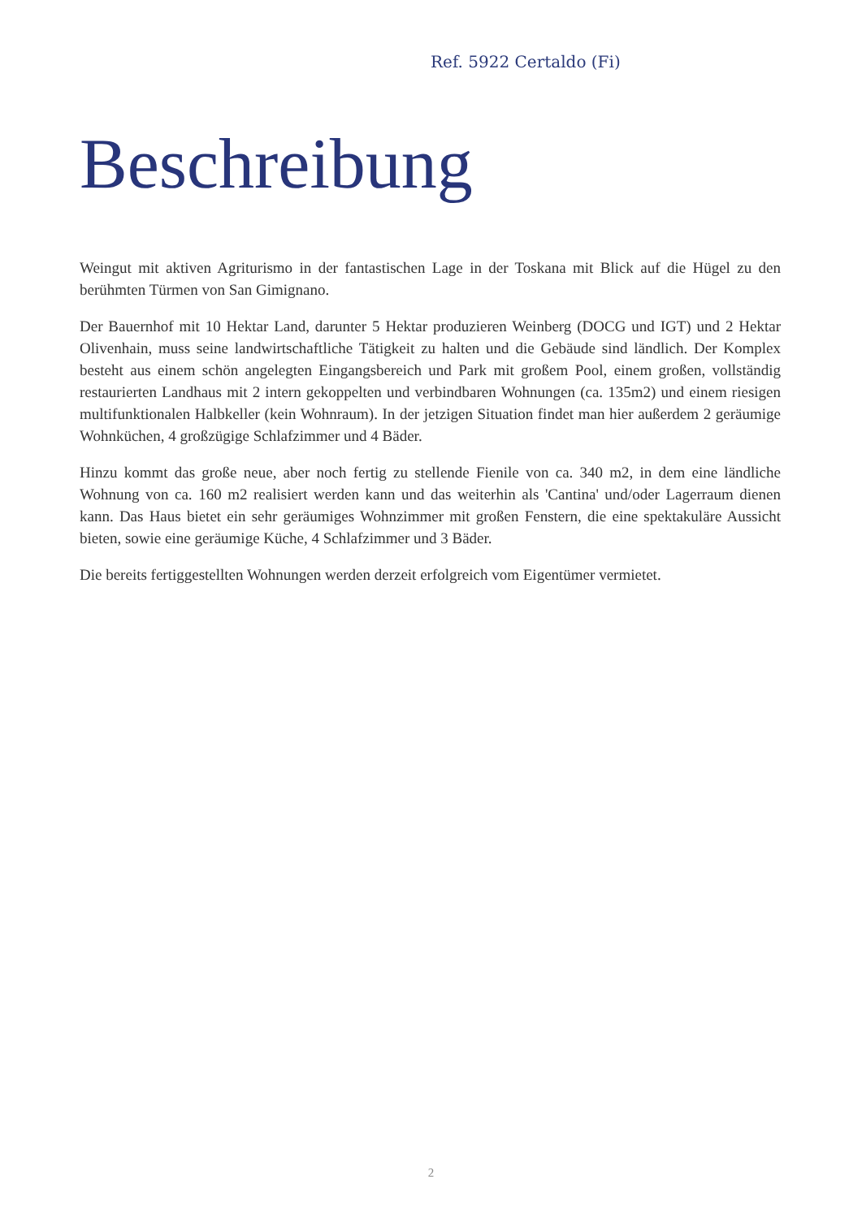Ref. 5922 Certaldo (Fi)
Beschreibung
Weingut mit aktiven Agriturismo in der fantastischen Lage in der Toskana mit Blick auf die Hügel zu den berühmten Türmen von San Gimignano.
Der Bauernhof mit 10 Hektar Land, darunter 5 Hektar produzieren Weinberg (DOCG und IGT) und 2 Hektar Olivenhain, muss seine landwirtschaftliche Tätigkeit zu halten und die Gebäude sind ländlich. Der Komplex besteht aus einem schön angelegten Eingangsbereich und Park mit großem Pool, einem großen, vollständig restaurierten Landhaus mit 2 intern gekoppelten und verbindbaren Wohnungen (ca. 135m2) und einem riesigen multifunktionalen Halbkeller (kein Wohnraum). In der jetzigen Situation findet man hier außerdem 2 geräumige Wohnküchen, 4 großzügige Schlafzimmer und 4 Bäder.
Hinzu kommt das große neue, aber noch fertig zu stellende Fienile von ca. 340 m2, in dem eine ländliche Wohnung von ca. 160 m2 realisiert werden kann und das weiterhin als 'Cantina' und/oder Lagerraum dienen kann. Das Haus bietet ein sehr geräumiges Wohnzimmer mit großen Fenstern, die eine spektakuläre Aussicht bieten, sowie eine geräumige Küche, 4 Schlafzimmer und 3 Bäder.
Die bereits fertiggestellten Wohnungen werden derzeit erfolgreich vom Eigentümer vermietet.
2